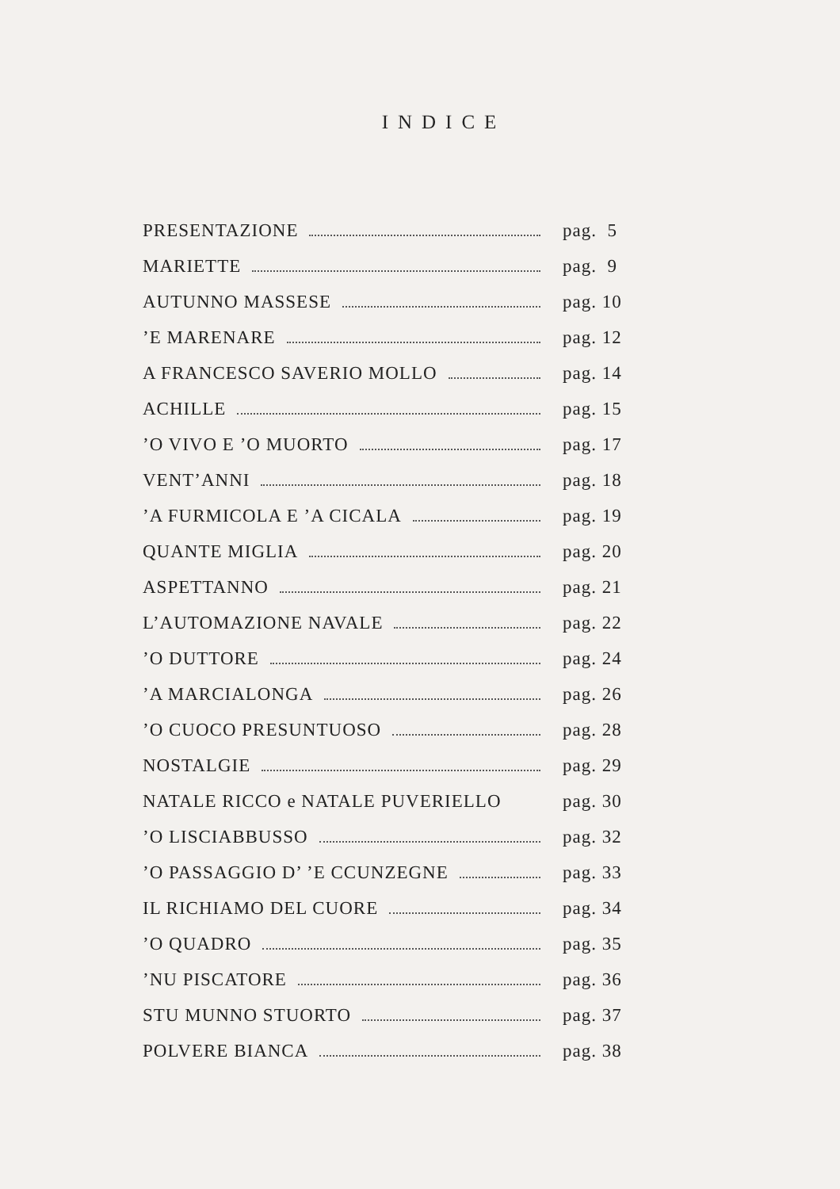INDICE
PRESENTAZIONE pag. 5
MARIETTE pag. 9
AUTUNNO MASSESE pag. 10
’E MARENARE pag. 12
A FRANCESCO SAVERIO MOLLO pag. 14
ACHILLE pag. 15
’O VIVO E ’O MUORTO pag. 17
VENT’ANNI pag. 18
’A FURMICOLA E ’A CICALA pag. 19
QUANTE MIGLIA pag. 20
ASPETTANNO pag. 21
L’AUTOMAZIONE NAVALE pag. 22
’O DUTTORE pag. 24
’A MARCIALONGA pag. 26
’O CUOCO PRESUNTUOSO pag. 28
NOSTALGIE pag. 29
NATALE RICCO e NATALE PUVERIELLO pag. 30
’O LISCIABBUSSO pag. 32
’O PASSAGGIO D’ ’E CCUNZEGNE pag. 33
IL RICHIAMO DEL CUORE pag. 34
’O QUADRO pag. 35
’NU PISCATORE pag. 36
STU MUNNO STUORTO pag. 37
POLVERE BIANCA pag. 38